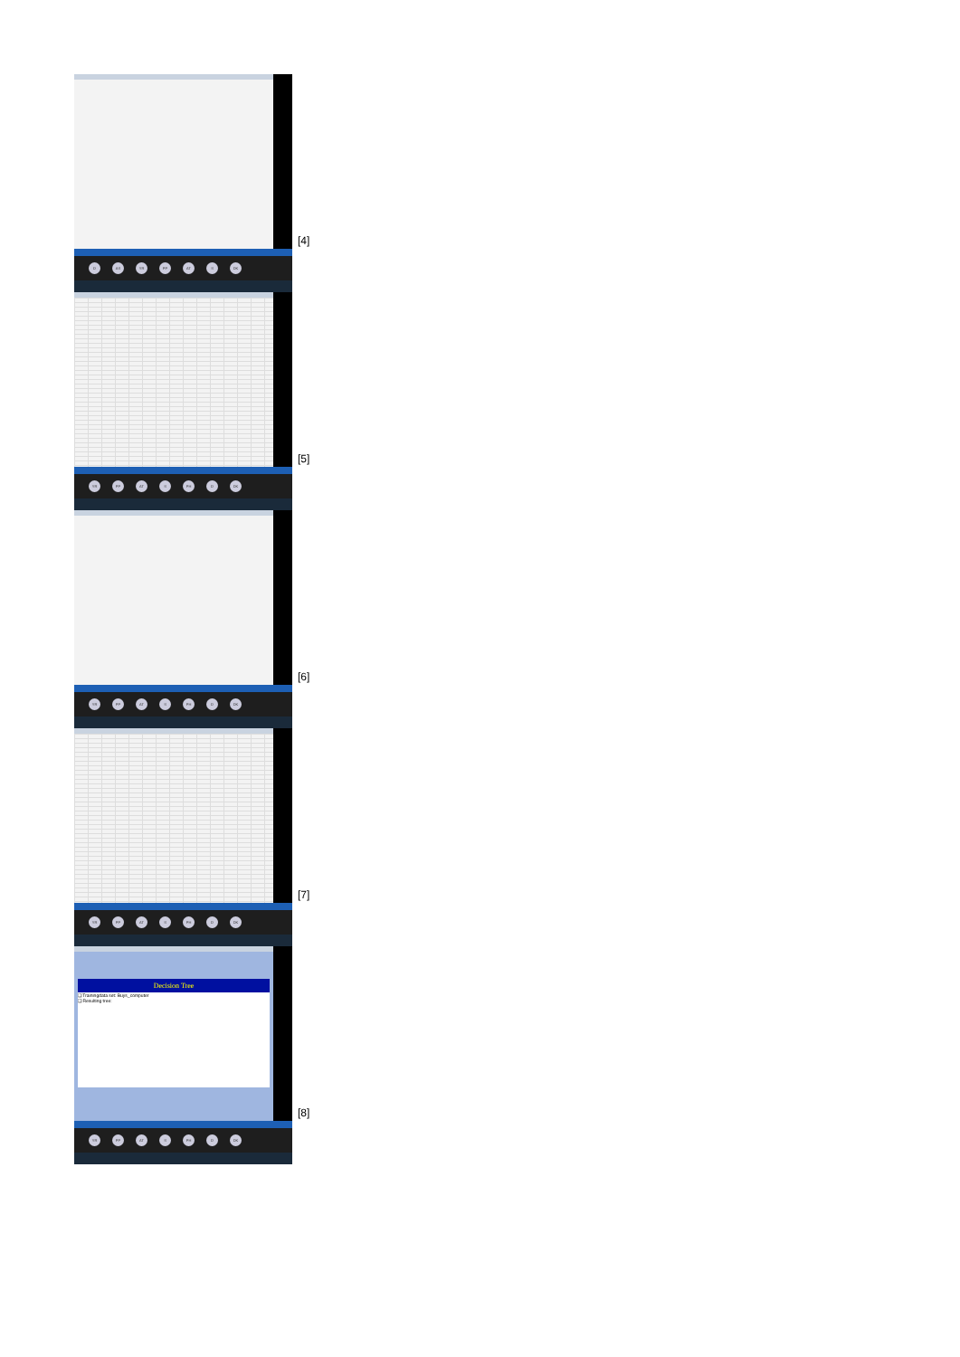D AS YR PP AT S DK
[4]
YR PP AT S PH D DK
[5]
YR PP AT S PH D DK
[6]
YR PP AT S PH D DK
[7]
Decision Tree
❑ Trainingdata set: Buys_computer
❑ Resulting tree:
YR PP AT S PH D DK
[8]